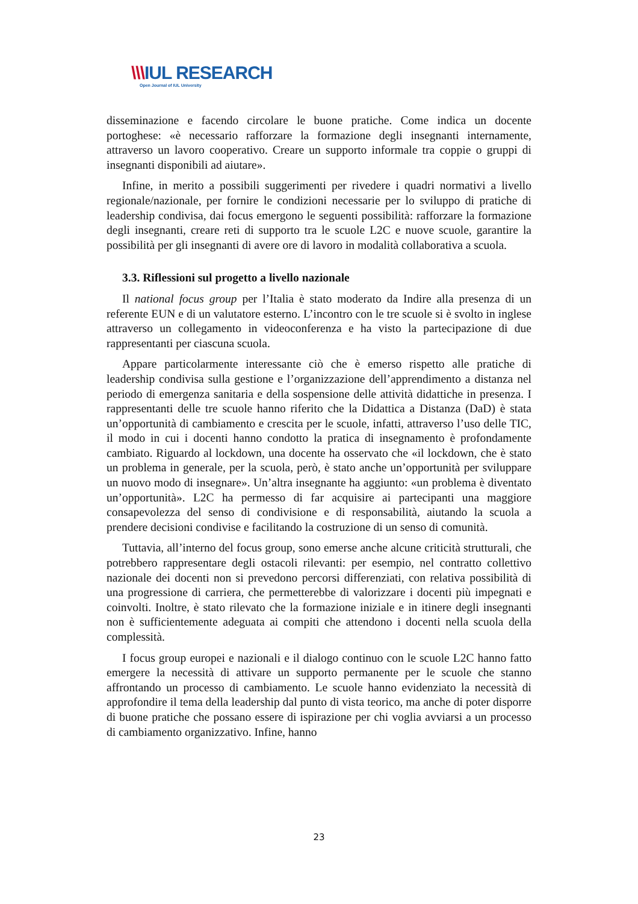\\\IUL RESEARCH
Open Journal of IUL University
disseminazione e facendo circolare le buone pratiche. Come indica un docente portoghese: «è necessario rafforzare la formazione degli insegnanti internamente, attraverso un lavoro cooperativo. Creare un supporto informale tra coppie o gruppi di insegnanti disponibili ad aiutare».
Infine, in merito a possibili suggerimenti per rivedere i quadri normativi a livello regionale/nazionale, per fornire le condizioni necessarie per lo sviluppo di pratiche di leadership condivisa, dai focus emergono le seguenti possibilità: rafforzare la formazione degli insegnanti, creare reti di supporto tra le scuole L2C e nuove scuole, garantire la possibilità per gli insegnanti di avere ore di lavoro in modalità collaborativa a scuola.
3.3. Riflessioni sul progetto a livello nazionale
Il national focus group per l’Italia è stato moderato da Indire alla presenza di un referente EUN e di un valutatore esterno. L’incontro con le tre scuole si è svolto in inglese attraverso un collegamento in videoconferenza e ha visto la partecipazione di due rappresentanti per ciascuna scuola.
Appare particolarmente interessante ciò che è emerso rispetto alle pratiche di leadership condivisa sulla gestione e l’organizzazione dell’apprendimento a distanza nel periodo di emergenza sanitaria e della sospensione delle attività didattiche in presenza. I rappresentanti delle tre scuole hanno riferito che la Didattica a Distanza (DaD) è stata un’opportunità di cambiamento e crescita per le scuole, infatti, attraverso l’uso delle TIC, il modo in cui i docenti hanno condotto la pratica di insegnamento è profondamente cambiato. Riguardo al lockdown, una docente ha osservato che «il lockdown, che è stato un problema in generale, per la scuola, però, è stato anche un’opportunità per sviluppare un nuovo modo di insegnare». Un’altra insegnante ha aggiunto: «un problema è diventato un’opportunità». L2C ha permesso di far acquisire ai partecipanti una maggiore consapevolezza del senso di condivisione e di responsabilità, aiutando la scuola a prendere decisioni condivise e facilitando la costruzione di un senso di comunità.
Tuttavia, all’interno del focus group, sono emerse anche alcune criticità strutturali, che potrebbero rappresentare degli ostacoli rilevanti: per esempio, nel contratto collettivo nazionale dei docenti non si prevedono percorsi differenziati, con relativa possibilità di una progressione di carriera, che permetterebbe di valorizzare i docenti più impegnati e coinvolti. Inoltre, è stato rilevato che la formazione iniziale e in itinere degli insegnanti non è sufficientemente adeguata ai compiti che attendono i docenti nella scuola della complessità.
I focus group europei e nazionali e il dialogo continuo con le scuole L2C hanno fatto emergere la necessità di attivare un supporto permanente per le scuole che stanno affrontando un processo di cambiamento. Le scuole hanno evidenziato la necessità di approfondire il tema della leadership dal punto di vista teorico, ma anche di poter disporre di buone pratiche che possano essere di ispirazione per chi voglia avviarsi a un processo di cambiamento organizzativo. Infine, hanno
23